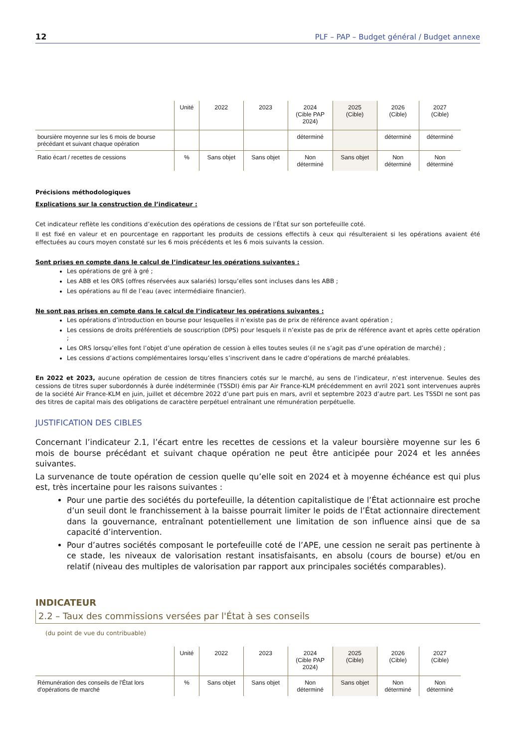12 PLF – PAP – Budget général / Budget annexe
| | Unité | 2022 | 2023 | 2024 (Cible PAP 2024) | 2025 (Cible) | 2026 (Cible) | 2027 (Cible) |
| --- | --- | --- | --- | --- | --- | --- | --- |
| boursière moyenne sur les 6 mois de bourse précédant et suivant chaque opération | | | | déterminé | | déterminé | déterminé |
| Ratio écart / recettes de cessions | % | Sans objet | Sans objet | Non déterminé | Sans objet | Non déterminé | Non déterminé |
Précisions méthodologiques
Explications sur la construction de l’indicateur :
Cet indicateur reflète les conditions d’exécution des opérations de cessions de l’État sur son portefeuille coté.
Il est fixé en valeur et en pourcentage en rapportant les produits de cessions effectifs à ceux qui résulteraient si les opérations avaient été effectuées au cours moyen constaté sur les 6 mois précédents et les 6 mois suivants la cession.
Sont prises en compte dans le calcul de l’indicateur les opérations suivantes :
Les opérations de gré à gré ;
Les ABB et les ORS (offres réservées aux salariés) lorsqu’elles sont incluses dans les ABB ;
Les opérations au fil de l’eau (avec intermédiaire financier).
Ne sont pas prises en compte dans le calcul de l’indicateur les opérations suivantes :
Les opérations d’introduction en bourse pour lesquelles il n’existe pas de prix de référence avant opération ;
Les cessions de droits préférentiels de souscription (DPS) pour lesquels il n’existe pas de prix de référence avant et après cette opération ;
Les ORS lorsqu’elles font l’objet d’une opération de cession à elles toutes seules (il ne s’agit pas d’une opération de marché) ;
Les cessions d’actions complémentaires lorsqu’elles s’inscrivent dans le cadre d’opérations de marché préalables.
En 2022 et 2023, aucune opération de cession de titres financiers cotés sur le marché, au sens de l’indicateur, n’est intervenue. Seules des cessions de titres super subordonnés à durée indéterminée (TSSDI) émis par Air France-KLM précédemment en avril 2021 sont intervenues auprès de la société Air France-KLM en juin, juillet et décembre 2022 d’une part puis en mars, avril et septembre 2023 d’autre part. Les TSSDI ne sont pas des titres de capital mais des obligations de caractère perpétuel entraînant une rémunération perpétuelle.
JUSTIFICATION DES CIBLES
Concernant l’indicateur 2.1, l’écart entre les recettes de cessions et la valeur boursière moyenne sur les 6 mois de bourse précédant et suivant chaque opération ne peut être anticipée pour 2024 et les années suivantes.
La survenance de toute opération de cession quelle qu’elle soit en 2024 et à moyenne échéance est qui plus est, très incertaine pour les raisons suivantes :
Pour une partie des sociétés du portefeuille, la détention capitalistique de l’État actionnaire est proche d’un seuil dont le franchissement à la baisse pourrait limiter le poids de l’État actionnaire directement dans la gouvernance, entraînant potentiellement une limitation de son influence ainsi que de sa capacité d’intervention.
Pour d’autres sociétés composant le portefeuille coté de l’APE, une cession ne serait pas pertinente à ce stade, les niveaux de valorisation restant insatisfaisants, en absolu (cours de bourse) et/ou en relatif (niveau des multiples de valorisation par rapport aux principales sociétés comparables).
INDICATEUR
2.2 – Taux des commissions versées par l'État à ses conseils
(du point de vue du contribuable)
| | Unité | 2022 | 2023 | 2024 (Cible PAP 2024) | 2025 (Cible) | 2026 (Cible) | 2027 (Cible) |
| --- | --- | --- | --- | --- | --- | --- | --- |
| Rémunération des conseils de l'État lors d'opérations de marché | % | Sans objet | Sans objet | Non déterminé | Sans objet | Non déterminé | Non déterminé |